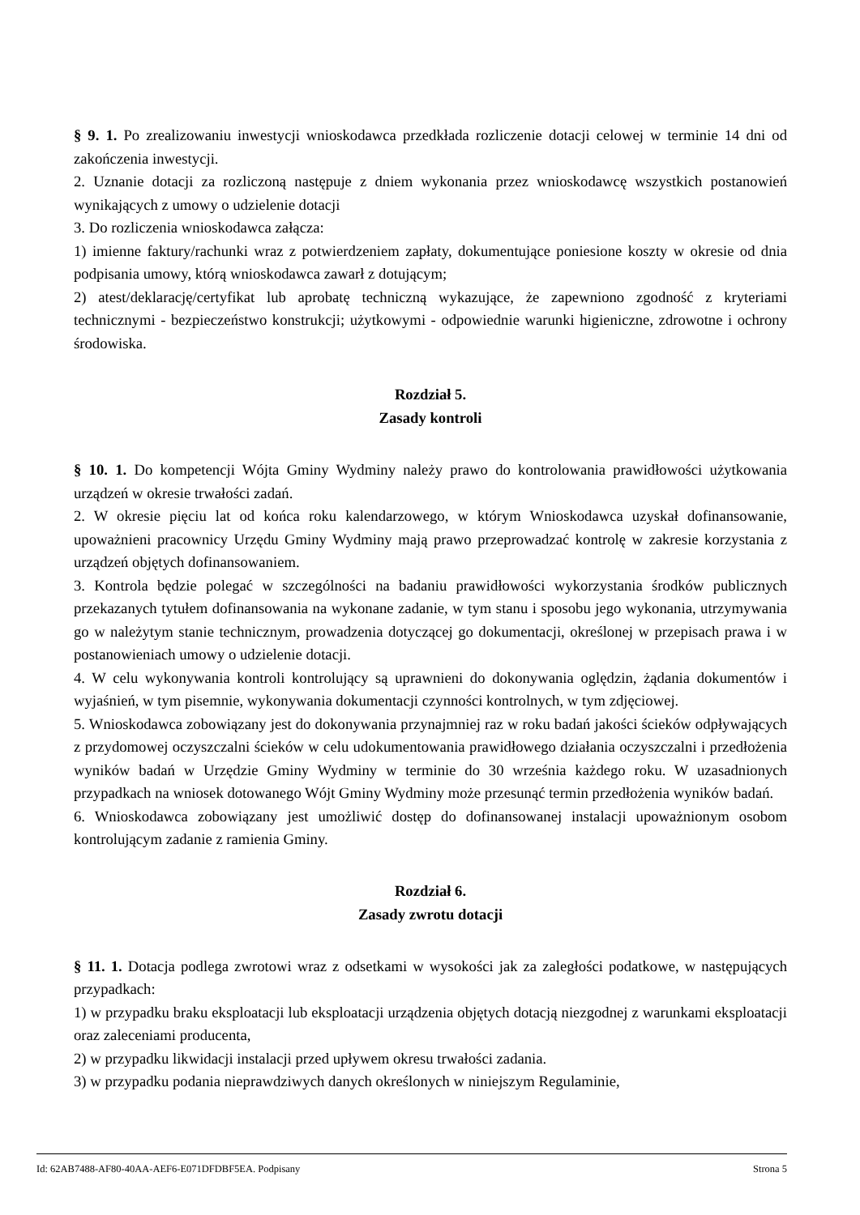§ 9. 1. Po zrealizowaniu inwestycji wnioskodawca przedkłada rozliczenie dotacji celowej w terminie 14 dni od zakończenia inwestycji.
2. Uznanie dotacji za rozliczoną następuje z dniem wykonania przez wnioskodawcę wszystkich postanowień wynikających z umowy o udzielenie dotacji
3. Do rozliczenia wnioskodawca załącza:
1) imienne faktury/rachunki wraz z potwierdzeniem zapłaty, dokumentujące poniesione koszty w okresie od dnia podpisania umowy, którą wnioskodawca zawarł z dotującym;
2) atest/deklarację/certyfikat lub aprobatę techniczną wykazujące, że zapewniono zgodność z kryteriami technicznymi - bezpieczeństwo konstrukcji; użytkowymi - odpowiednie warunki higieniczne, zdrowotne i ochrony środowiska.
Rozdział 5.
Zasady kontroli
§ 10. 1. Do kompetencji Wójta Gminy Wydminy należy prawo do kontrolowania prawidłowości użytkowania urządzeń w okresie trwałości zadań.
2. W okresie pięciu lat od końca roku kalendarzowego, w którym Wnioskodawca uzyskał dofinansowanie, upoważnieni pracownicy Urzędu Gminy Wydminy mają prawo przeprowadzać kontrolę w zakresie korzystania z urządzeń objętych dofinansowaniem.
3. Kontrola będzie polegać w szczególności na badaniu prawidłowości wykorzystania środków publicznych przekazanych tytułem dofinansowania na wykonane zadanie, w tym stanu i sposobu jego wykonania, utrzymywania go w należytym stanie technicznym, prowadzenia dotyczącej go dokumentacji, określonej w przepisach prawa i w postanowieniach umowy o udzielenie dotacji.
4. W celu wykonywania kontroli kontrolujący są uprawnieni do dokonywania oględzin, żądania dokumentów i wyjaśnień, w tym pisemnie, wykonywania dokumentacji czynności kontrolnych, w tym zdjęciowej.
5. Wnioskodawca zobowiązany jest do dokonywania przynajmniej raz w roku badań jakości ścieków odpływających z przydomowej oczyszczalni ścieków w celu udokumentowania prawidłowego działania oczyszczalni i przedłożenia wyników badań w Urzędzie Gminy Wydminy w terminie do 30 września każdego roku. W uzasadnionych przypadkach na wniosek dotowanego Wójt Gminy Wydminy może przesunąć termin przedłożenia wyników badań.
6. Wnioskodawca zobowiązany jest umożliwić dostęp do dofinansowanej instalacji upoważnionym osobom kontrolującym zadanie z ramienia Gminy.
Rozdział 6.
Zasady zwrotu dotacji
§ 11. 1. Dotacja podlega zwrotowi wraz z odsetkami w wysokości jak za zaległości podatkowe, w następujących przypadkach:
1) w przypadku braku eksploatacji lub eksploatacji urządzenia objętych dotacją niezgodnej z warunkami eksploatacji oraz zaleceniami producenta,
2) w przypadku likwidacji instalacji przed upływem okresu trwałości zadania.
3) w przypadku podania nieprawdziwych danych określonych w niniejszym Regulaminie,
Id: 62AB7488-AF80-40AA-AEF6-E071DFDBF5EA. Podpisany Strona 5